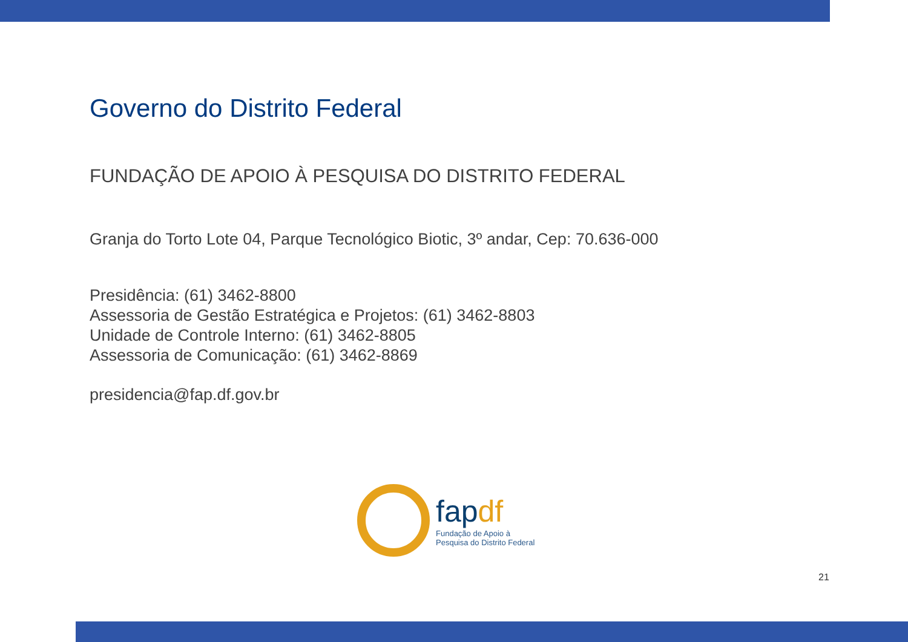Governo do Distrito Federal
FUNDAÇÃO DE APOIO À PESQUISA DO DISTRITO FEDERAL
Granja do Torto Lote 04, Parque Tecnológico Biotic, 3º andar, Cep: 70.636-000
Presidência: (61) 3462-8800
Assessoria de Gestão Estratégica e Projetos: (61) 3462-8803
Unidade de Controle Interno: (61) 3462-8805
Assessoria de Comunicação: (61) 3462-8869
presidencia@fap.df.gov.br
fapdf
Fundação de Apoio à
Pesquisa do Distrito Federal
21